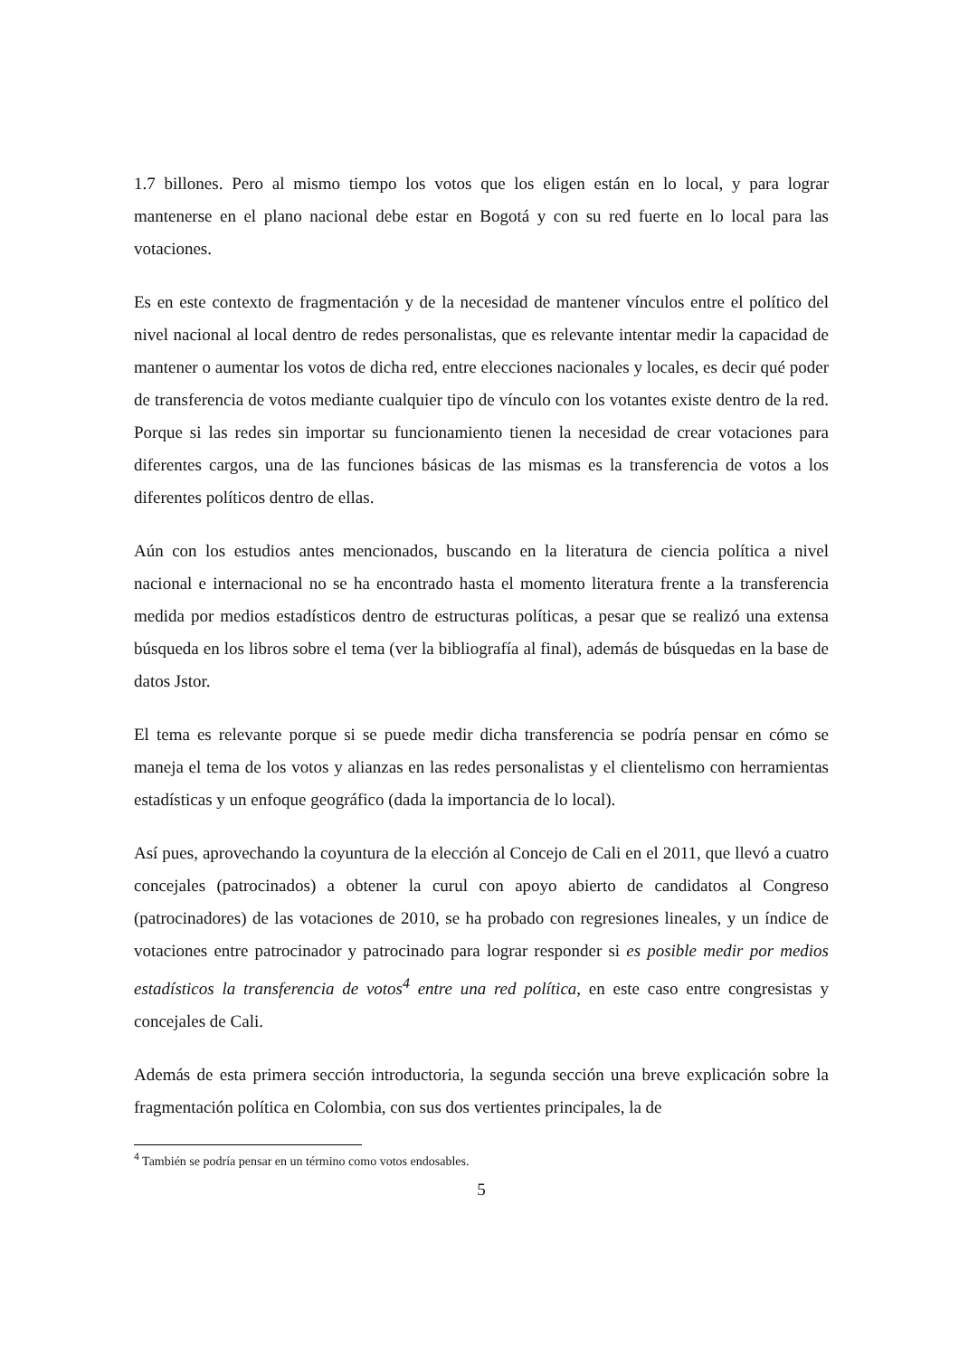1.7 billones. Pero al mismo tiempo los votos que los eligen están en lo local, y para lograr mantenerse en el plano nacional debe estar en Bogotá y con su red fuerte en lo local para las votaciones.
Es en este contexto de fragmentación y de la necesidad de mantener vínculos entre el político del nivel nacional al local dentro de redes personalistas, que es relevante intentar medir la capacidad de mantener o aumentar los votos de dicha red, entre elecciones nacionales y locales, es decir qué poder de transferencia de votos mediante cualquier tipo de vínculo con los votantes existe dentro de la red. Porque si las redes sin importar su funcionamiento tienen la necesidad de crear votaciones para diferentes cargos, una de las funciones básicas de las mismas es la transferencia de votos a los diferentes políticos dentro de ellas.
Aún con los estudios antes mencionados, buscando en la literatura de ciencia política a nivel nacional e internacional no se ha encontrado hasta el momento literatura frente a la transferencia medida por medios estadísticos dentro de estructuras políticas, a pesar que se realizó una extensa búsqueda en los libros sobre el tema (ver la bibliografía al final), además de búsquedas en la base de datos Jstor.
El tema es relevante porque si se puede medir dicha transferencia se podría pensar en cómo se maneja el tema de los votos y alianzas en las redes personalistas y el clientelismo con herramientas estadísticas y un enfoque geográfico (dada la importancia de lo local).
Así pues, aprovechando la coyuntura de la elección al Concejo de Cali en el 2011, que llevó a cuatro concejales (patrocinados) a obtener la curul con apoyo abierto de candidatos al Congreso (patrocinadores) de las votaciones de 2010, se ha probado con regresiones lineales, y un índice de votaciones entre patrocinador y patrocinado para lograr responder si es posible medir por medios estadísticos la transferencia de votos<sup>4</sup> entre una red política, en este caso entre congresistas y concejales de Cali.
Además de esta primera sección introductoria, la segunda sección una breve explicación sobre la fragmentación política en Colombia, con sus dos vertientes principales, la de
<sup>4</sup> También se podría pensar en un término como votos endosables.
5